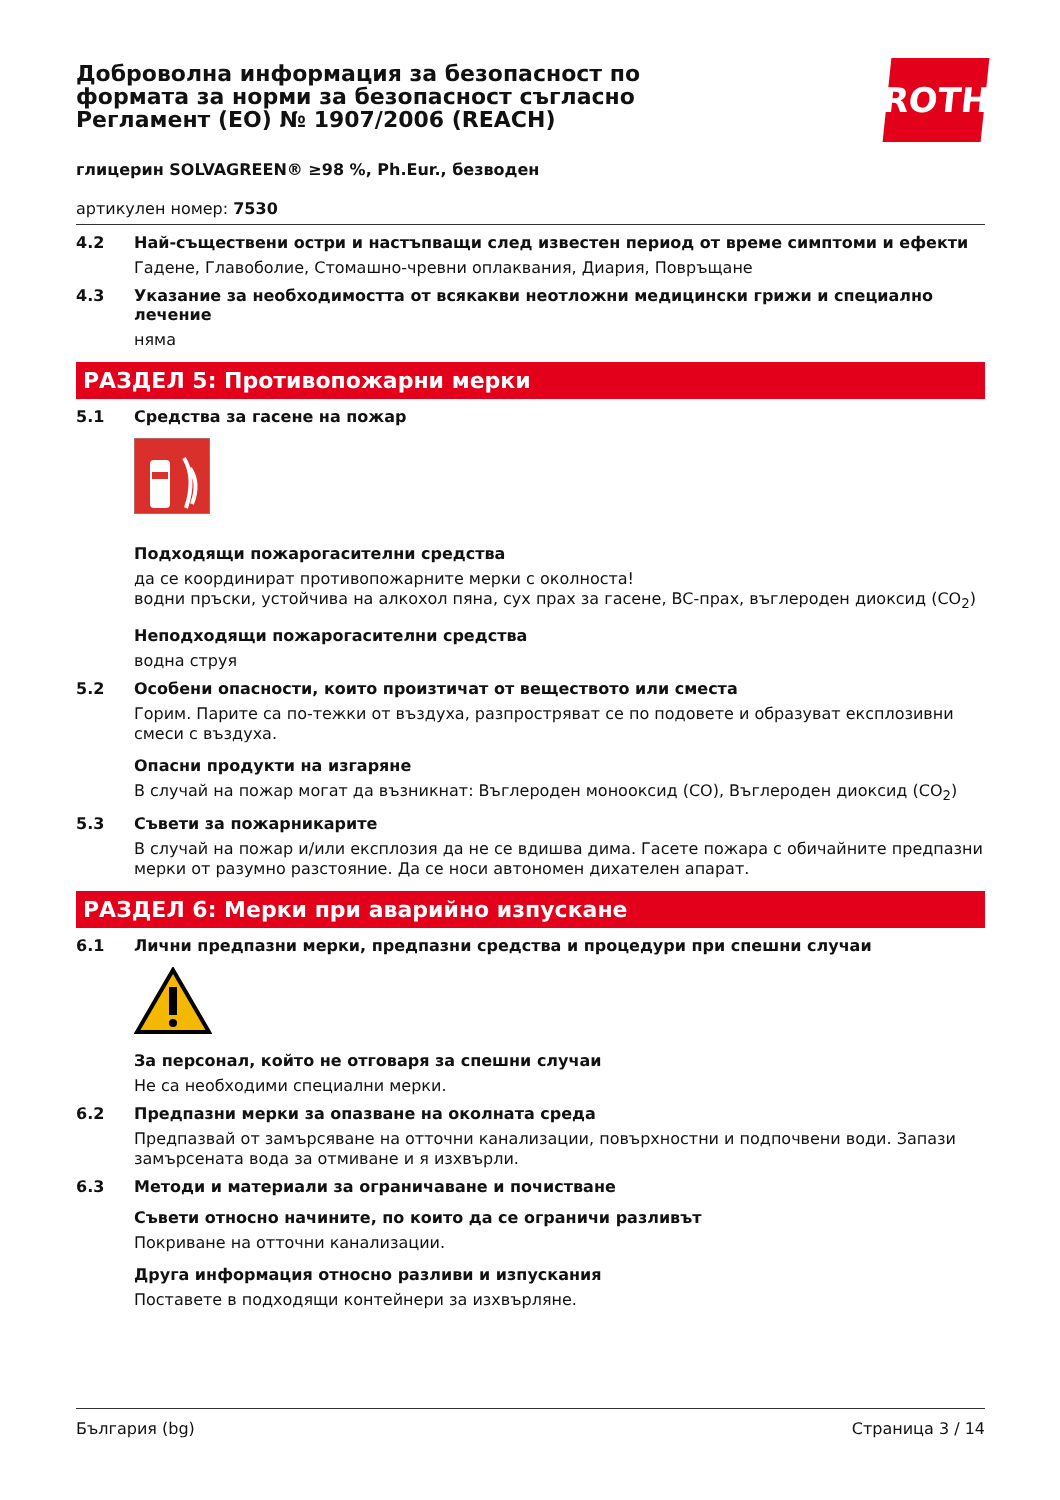Доброволна информация за безопасност по формата за норми за безопасност съгласно Регламент (ЕО) № 1907/2006 (REACH)
ROTH
глицерин SOLVAGREEN® ≥98 %, Ph.Eur., безводен
артикулен номер: 7530
4.2 Най-съществени остри и настъпващи след известен период от време симптоми и ефекти
Гадене, Главоболие, Стомашно-чревни оплаквания, Диария, Повръщане
4.3 Указание за необходимостта от всякакви неотложни медицински грижи и специално лечение
няма
РАЗДЕЛ 5: Противопожарни мерки
5.1 Средства за гасене на пожар
Подходящи пожарогасителни средства
да се координират противопожарните мерки с околноста!
водни пръски, устойчива на алкохол пяна, сух прах за гасене, BC-прах, въглероден диоксид (CO<sub>2</sub>)
Неподходящи пожарогасителни средства
водна струя
5.2 Особени опасности, които произтичат от веществото или сместа
Горим. Парите са по-тежки от въздуха, разпростряват се по подовете и образуват експлозивни смеси с въздуха.
Опасни продукти на изгаряне
В случай на пожар могат да възникнат: Въглероден монооксид (CO), Въглероден диоксид (CO<sub>2</sub>)
5.3 Съвети за пожарникарите
В случай на пожар и/или експлозия да не се вдишва дима. Гасете пожара с обичайните предпазни мерки от разумно разстояние. Да се носи автономен дихателен апарат.
РАЗДЕЛ 6: Мерки при аварийно изпускане
6.1 Лични предпазни мерки, предпазни средства и процедури при спешни случаи
За персонал, който не отговаря за спешни случаи
Не са необходими специални мерки.
6.2 Предпазни мерки за опазване на околната среда
Предпазвай от замърсяване на отточни канализации, повърхностни и подпочвени води. Запази замърсената вода за отмиване и я изхвърли.
6.3 Методи и материали за ограничаване и почистване
Съвети относно начините, по които да се ограничи разливът
Покриване на отточни канализации.
Друга информация относно разливи и изпускания
Поставете в подходящи контейнери за изхвърляне.
България (bg) Страница 3 / 14